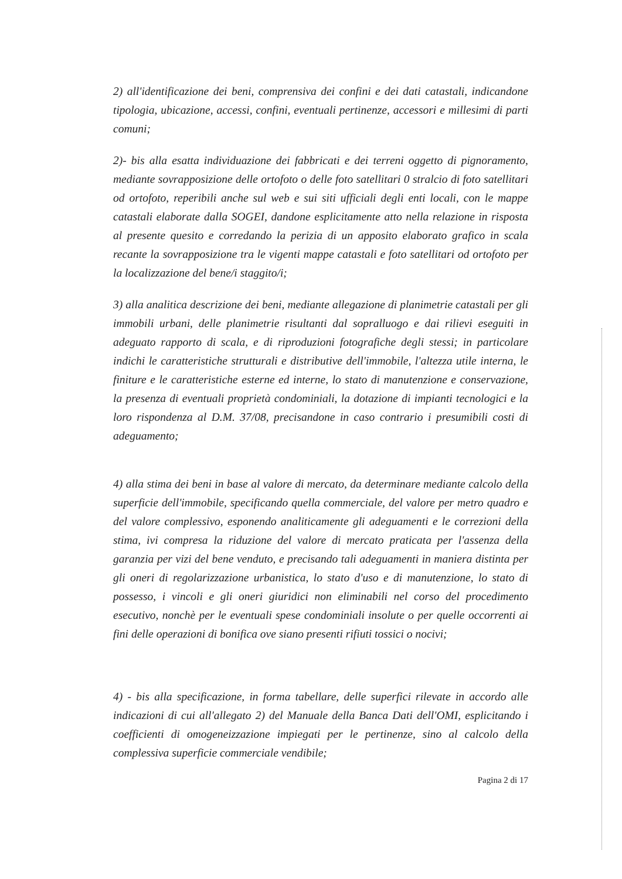2) all'identificazione dei beni, comprensiva dei confini e dei dati catastali, indicandone tipologia, ubicazione, accessi, confini, eventuali pertinenze, accessori e millesimi di parti comuni;
2)- bis alla esatta individuazione dei fabbricati e dei terreni oggetto di pignoramento, mediante sovrapposizione delle ortofoto o delle foto satellitari 0 stralcio di foto satellitari od ortofoto, reperibili anche sul web e sui siti ufficiali degli enti locali, con le mappe catastali elaborate dalla SOGEI, dandone esplicitamente atto nella relazione in risposta al presente quesito e corredando la perizia di un apposito elaborato grafico in scala recante la sovrapposizione tra le vigenti mappe catastali e foto satellitari od ortofoto per la localizzazione del bene/i staggito/i;
3) alla analitica descrizione dei beni, mediante allegazione di planimetrie catastali per gli immobili urbani, delle planimetrie risultanti dal sopralluogo e dai rilievi eseguiti in adeguato rapporto di scala, e di riproduzioni fotografiche degli stessi; in particolare indichi le caratteristiche strutturali e distributive dell'immobile, l'altezza utile interna, le finiture e le caratteristiche esterne ed interne, lo stato di manutenzione e conservazione, la presenza di eventuali proprietà condominiali, la dotazione di impianti tecnologici e la loro rispondenza al D.M. 37/08, precisandone in caso contrario i presumibili costi di adeguamento;
4) alla stima dei beni in base al valore di mercato, da determinare mediante calcolo della superficie dell'immobile, specificando quella commerciale, del valore per metro quadro e del valore complessivo, esponendo analiticamente gli adeguamenti e le correzioni della stima, ivi compresa la riduzione del valore di mercato praticata per l'assenza della garanzia per vizi del bene venduto, e precisando tali adeguamenti in maniera distinta per gli oneri di regolarizzazione urbanistica, lo stato d'uso e di manutenzione, lo stato di possesso, i vincoli e gli oneri giuridici non eliminabili nel corso del procedimento esecutivo, nonchè per le eventuali spese condominiali insolute o per quelle occorrenti ai fini delle operazioni di bonifica ove siano presenti rifiuti tossici o nocivi;
4) - bis alla specificazione, in forma tabellare, delle superfici rilevate in accordo alle indicazioni di cui all'allegato 2) del Manuale della Banca Dati dell'OMI, esplicitando i coefficienti di omogeneizzazione impiegati per le pertinenze, sino al calcolo della complessiva superficie commerciale vendibile;
Pagina 2 di 17